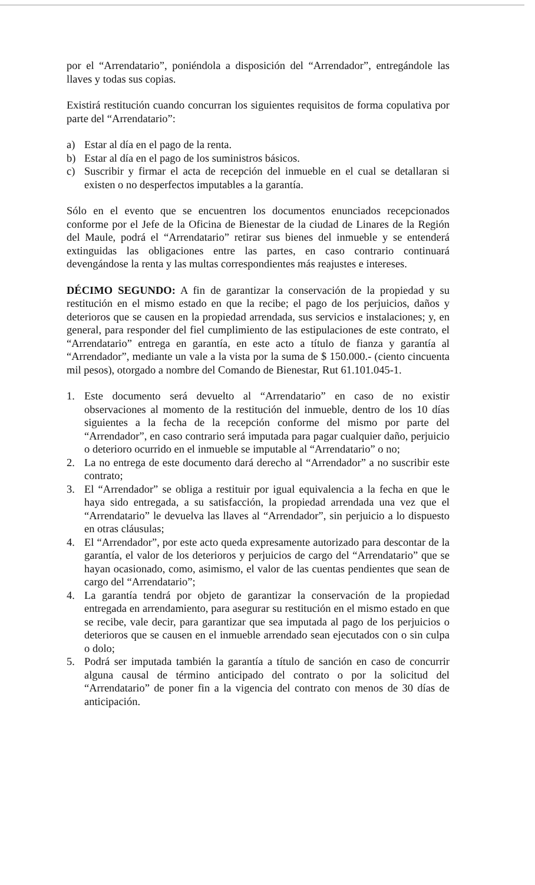por el “Arrendatario”, poniéndola a disposición del “Arrendador”, entregándole las llaves y todas sus copias.
Existirá restitución cuando concurran los siguientes requisitos de forma copulativa por parte del “Arrendatario”:
a) Estar al día en el pago de la renta.
b) Estar al día en el pago de los suministros básicos.
c) Suscribir y firmar el acta de recepción del inmueble en el cual se detallaran si existen o no desperfectos imputables a la garantía.
Sólo en el evento que se encuentren los documentos enunciados recepcionados conforme por el Jefe de la Oficina de Bienestar de la ciudad de Linares de la Región del Maule, podrá el “Arrendatario” retirar sus bienes del inmueble y se entenderá extinguidas las obligaciones entre las partes, en caso contrario continuará devengándose la renta y las multas correspondientes más reajustes e intereses.
DÉCIMO SEGUNDO: A fin de garantizar la conservación de la propiedad y su restitución en el mismo estado en que la recibe; el pago de los perjuicios, daños y deterioros que se causen en la propiedad arrendada, sus servicios e instalaciones; y, en general, para responder del fiel cumplimiento de las estipulaciones de este contrato, el “Arrendatario” entrega en garantía, en este acto a título de fianza y garantía al “Arrendador”, mediante un vale a la vista por la suma de $ 150.000.- (ciento cincuenta mil pesos), otorgado a nombre del Comando de Bienestar, Rut 61.101.045-1.
1. Este documento será devuelto al “Arrendatario” en caso de no existir observaciones al momento de la restitución del inmueble, dentro de los 10 días siguientes a la fecha de la recepción conforme del mismo por parte del “Arrendador”, en caso contrario será imputada para pagar cualquier daño, perjuicio o deterioro ocurrido en el inmueble se imputable al “Arrendatario” o no;
2. La no entrega de este documento dará derecho al “Arrendador” a no suscribir este contrato;
3. El “Arrendador” se obliga a restituir por igual equivalencia a la fecha en que le haya sido entregada, a su satisfacción, la propiedad arrendada una vez que el “Arrendatario” le devuelva las llaves al “Arrendador”, sin perjuicio a lo dispuesto en otras cláusulas;
4. El “Arrendador”, por este acto queda expresamente autorizado para descontar de la garantía, el valor de los deterioros y perjuicios de cargo del “Arrendatario” que se hayan ocasionado, como, asimismo, el valor de las cuentas pendientes que sean de cargo del “Arrendatario”;
4. La garantía tendrá por objeto de garantizar la conservación de la propiedad entregada en arrendamiento, para asegurar su restitución en el mismo estado en que se recibe, vale decir, para garantizar que sea imputada al pago de los perjuicios o deterioros que se causen en el inmueble arrendado sean ejecutados con o sin culpa o dolo;
5. Podrá ser imputada también la garantía a título de sanción en caso de concurrir alguna causal de término anticipado del contrato o por la solicitud del “Arrendatario” de poner fin a la vigencia del contrato con menos de 30 días de anticipación.